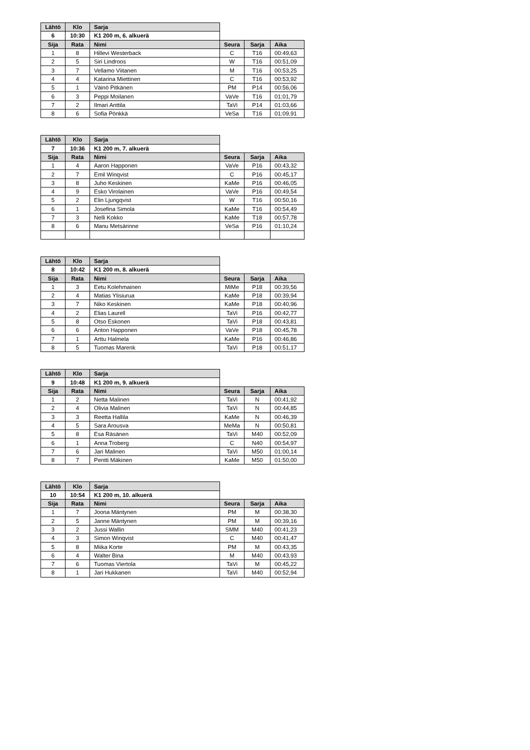| Lähtö | Klo | Sarja | | | |
| 6 | 10:30 | K1 200 m, 6. alkuerä | | | |
| Sija | Rata | Nimi | Seura | Sarja | Aika |
| 1 | 8 | Hillevi Westerback | C | T16 | 00:49,63 |
| 2 | 5 | Siri Lindroos | W | T16 | 00:51,09 |
| 3 | 7 | Vellamo Viitanen | M | T16 | 00:53,25 |
| 4 | 4 | Katarina Miettinen | C | T16 | 00:53,92 |
| 5 | 1 | Väinö Pitkänen | PM | P14 | 00:56,06 |
| 6 | 3 | Peppi Moilanen | VaVe | T16 | 01:01,79 |
| 7 | 2 | Ilmari Anttila | TaVi | P14 | 01:03,66 |
| 8 | 6 | Sofia Pönkkä | VeSa | T16 | 01:09,91 |
| Lähtö | Klo | Sarja | | | |
| 7 | 10:36 | K1 200 m, 7. alkuerä | | | |
| Sija | Rata | Nimi | Seura | Sarja | Aika |
| 1 | 4 | Aaron Happonen | VaVe | P16 | 00:43,32 |
| 2 | 7 | Emil Winqvist | C | P16 | 00:45,17 |
| 3 | 8 | Juho Keskinen | KaMe | P16 | 00:46,05 |
| 4 | 9 | Esko Virolainen | VaVe | P16 | 00:49,54 |
| 5 | 2 | Elin Ljungqvist | W | T16 | 00:50,16 |
| 6 | 1 | Josefina Simola | KaMe | T16 | 00:54,49 |
| 7 | 3 | Nelli Kokko | KaMe | T18 | 00:57,78 |
| 8 | 6 | Manu Metsärinne | VeSa | P16 | 01:10,24 |
| Lähtö | Klo | Sarja | | | |
| 8 | 10:42 | K1 200 m, 8. alkuerä | | | |
| Sija | Rata | Nimi | Seura | Sarja | Aika |
| 1 | 3 | Eetu Kolehmainen | MiMe | P18 | 00:39,56 |
| 2 | 4 | Matias Ylisiurua | KaMe | P18 | 00:39,94 |
| 3 | 7 | Niko Keskinen | KaMe | P18 | 00:40,96 |
| 4 | 2 | Elias Laurell | TaVi | P16 | 00:42,77 |
| 5 | 8 | Otso Eskonen | TaVi | P18 | 00:43,81 |
| 6 | 6 | Anton Happonen | VaVe | P18 | 00:45,78 |
| 7 | 1 | Arttu Halmela | KaMe | P16 | 00:46,86 |
| 8 | 5 | Tuomas Marenk | TaVi | P18 | 00:51,17 |
| Lähtö | Klo | Sarja | | | |
| 9 | 10:48 | K1 200 m, 9. alkuerä | | | |
| Sija | Rata | Nimi | Seura | Sarja | Aika |
| 1 | 2 | Netta Malinen | TaVi | N | 00:41,92 |
| 2 | 4 | Olivia Malinen | TaVi | N | 00:44,85 |
| 3 | 3 | Reetta Hallila | KaMe | N | 00:46,39 |
| 4 | 5 | Sara Arousva | MeMa | N | 00:50,81 |
| 5 | 8 | Esa Räsänen | TaVi | M40 | 00:52,09 |
| 6 | 1 | Anna Troberg | C | N40 | 00:54,97 |
| 7 | 6 | Jari Malinen | TaVi | M50 | 01:00,14 |
| 8 | 7 | Pentti Mäkinen | KaMe | M50 | 01:50,00 |
| Lähtö | Klo | Sarja | | | |
| 10 | 10:54 | K1 200 m, 10. alkuerä | | | |
| Sija | Rata | Nimi | Seura | Sarja | Aika |
| 1 | 7 | Joona Mäntynen | PM | M | 00:38,30 |
| 2 | 5 | Janne Mäntynen | PM | M | 00:39,16 |
| 3 | 2 | Jussi Wallin | SMM | M40 | 00:41,23 |
| 4 | 3 | Simon Winqvist | C | M40 | 00:41,47 |
| 5 | 8 | Miika Korte | PM | M | 00:43,35 |
| 6 | 4 | Walter Bina | M | M40 | 00:43,93 |
| 7 | 6 | Tuomas Viertola | TaVi | M | 00:45,22 |
| 8 | 1 | Jari Hukkanen | TaVi | M40 | 00:52,94 |